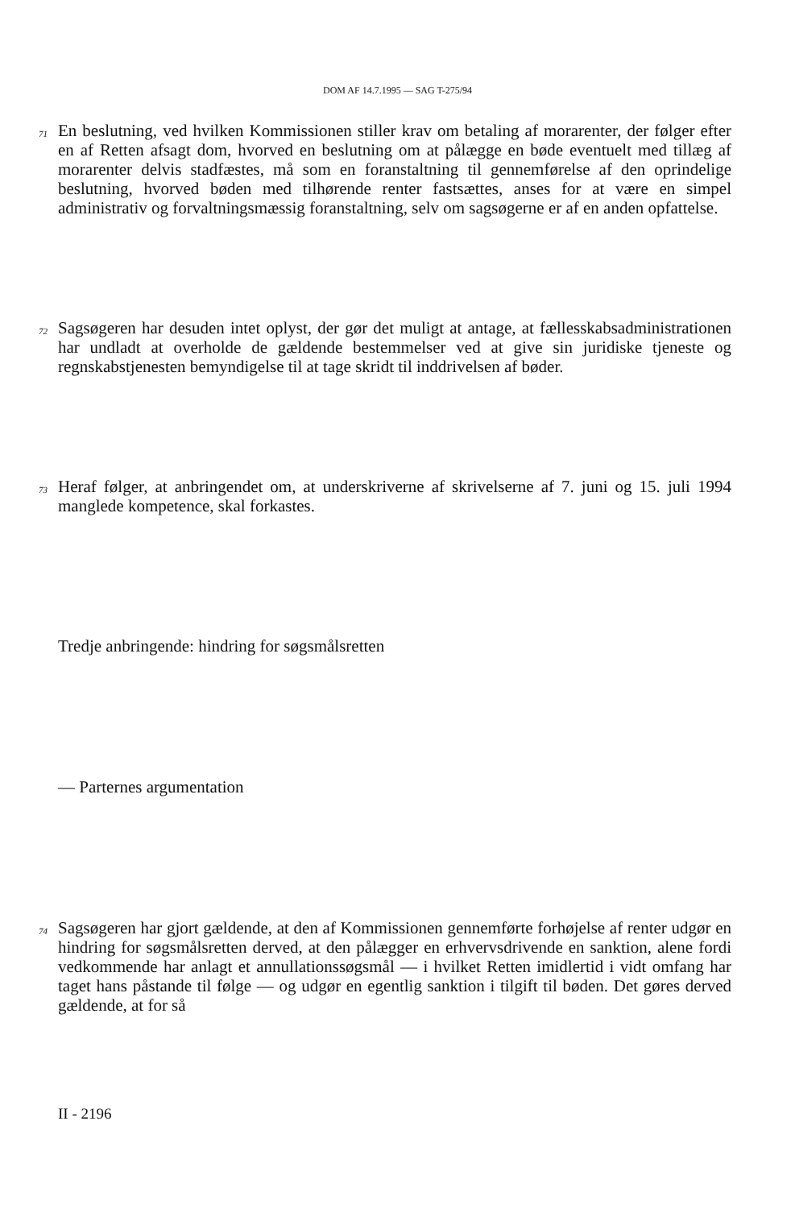DOM AF 14.7.1995 — SAG T-275/94
71
En beslutning, ved hvilken Kommissionen stiller krav om betaling af morarenter, der følger efter en af Retten afsagt dom, hvorved en beslutning om at pålægge en bøde eventuelt med tillæg af morarenter delvis stadfæstes, må som en foranstaltning til gennemførelse af den oprindelige beslutning, hvorved bøden med tilhørende renter fastsættes, anses for at være en simpel administrativ og forvaltningsmæssig foranstaltning, selv om sagsøgerne er af en anden opfattelse.
72
Sagsøgeren har desuden intet oplyst, der gør det muligt at antage, at fællesskabsadministrationen har undladt at overholde de gældende bestemmelser ved at give sin juridiske tjeneste og regnskabstjenesten bemyndigelse til at tage skridt til inddrivelsen af bøder.
73
Heraf følger, at anbringendet om, at underskriverne af skrivelserne af 7. juni og 15. juli 1994 manglede kompetence, skal forkastes.
Tredje anbringende: hindring for søgsmålsretten
— Parternes argumentation
74
Sagsøgeren har gjort gældende, at den af Kommissionen gennemførte forhøjelse af renter udgør en hindring for søgsmålsretten derved, at den pålægger en erhvervsdrivende en sanktion, alene fordi vedkommende har anlagt et annullationssøgsmål — i hvilket Retten imidlertid i vidt omfang har taget hans påstande til følge — og udgør en egentlig sanktion i tilgift til bøden. Det gøres derved gældende, at for så
II - 2196